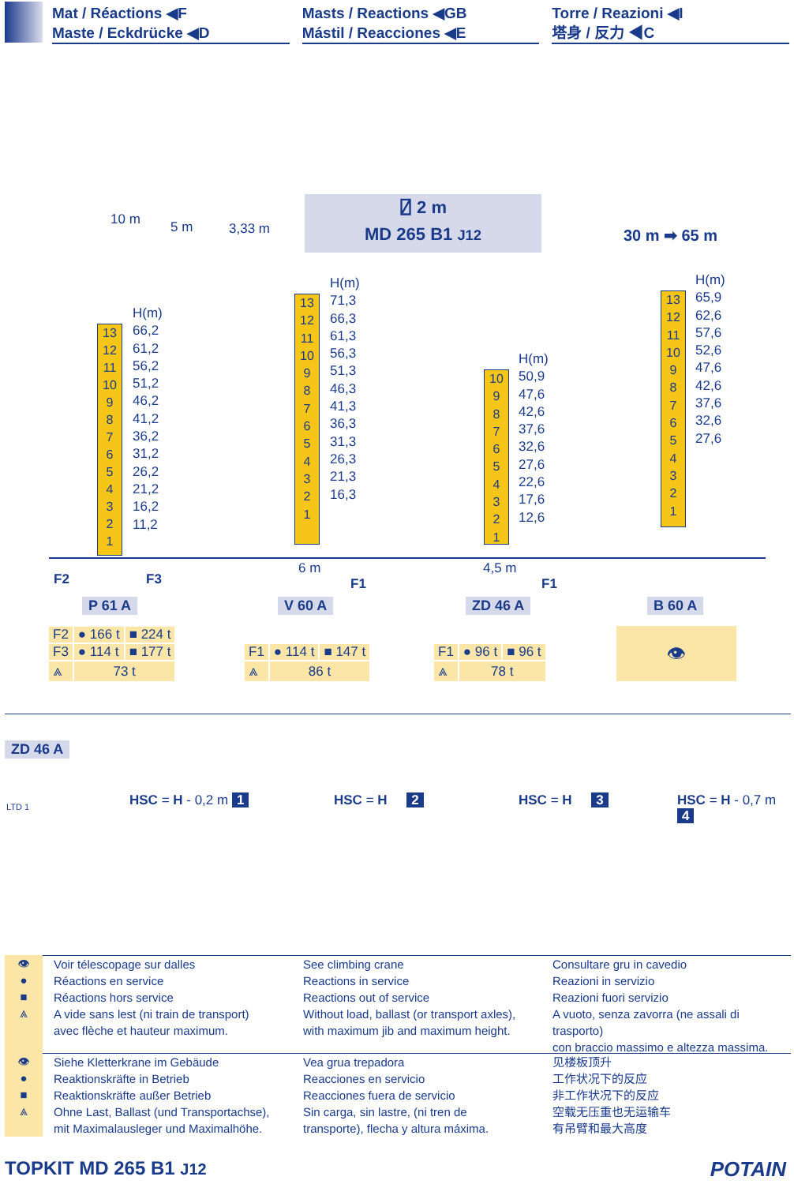Mat / Réactions ◀F
Maste / Eckdrücke ◀D
Masts / Reactions ◀GB
Mástil / Reacciones ◀E
Torre / Reazioni ◀I
塔身 / 反力 ◀C
10 m 5 m 3,33 m
⍁ 2 m
MD 265 B1 J12
30 m ➡ 65 m
13
12
11
10
9
8
7
6
5
4
3
2
1
H(m)
66,2
61,2
56,2
51,2
46,2
41,2
36,2
31,2
26,2
21,2
16,2
11,2
13
12
11
10
9
8
7
6
5
4
3
2
1
H(m)
71,3
66,3
61,3
56,3
51,3
46,3
41,3
36,3
31,3
26,3
21,3
16,3
10
9
8
7
6
5
4
3
2
1
H(m)
50,9
47,6
42,6
37,6
32,6
27,6
22,6
17,6
12,6
13
12
11
10
9
8
7
6
5
4
3
2
1
H(m)
65,9
62,6
57,6
52,6
47,6
42,6
37,6
32,6
27,6
F2 F3
6 m
F1
4,5 m
F1
P 61 A V 60 A ZD 46 A B 60 A
| F2 | ● 166 t | ■ 224 t |
| F3 | ● 114 t | ■ 177 t |
| ⩓ | 73 t | |
| F1 | ● 114 t | ■ 147 t |
| ⩓ | 86 t | |
| F1 | ● 96 t | ■ 96 t |
| ⩓ | 78 t | |
👁
ZD 46 A
LTD 1 HSC = H - 0,2 m 1 HSC = H 2 HSC = H 3 HSC = H - 0,7 m 4
👁
●
■
⩓
Voir télescopage sur dalles
Réactions en service
Réactions hors service
A vide sans lest (ni train de transport)
avec flèche et hauteur maximum.
See climbing crane
Reactions in service
Reactions out of service
Without load, ballast (or transport axles),
with maximum jib and maximum height.
Consultare gru in cavedio
Reazioni in servizio
Reazioni fuori servizio
A vuoto, senza zavorra (ne assali di trasporto)
con braccio massimo e altezza massima.
👁
●
■
⩓
Siehe Kletterkrane im Gebäude
Reaktionskräfte in Betrieb
Reaktionskräfte außer Betrieb
Ohne Last, Ballast (und Transportachse),
mit Maximalausleger und Maximalhöhe.
Vea grua trepadora
Reacciones en servicio
Reacciones fuera de servicio
Sin carga, sin lastre, (ni tren de
transporte), flecha y altura máxima.
见楼板顶升
工作状况下的反应
非工作状况下的反应
空载无压重也无运输车
有吊臂和最大高度
TOPKIT MD 265 B1 J12 POTAIN